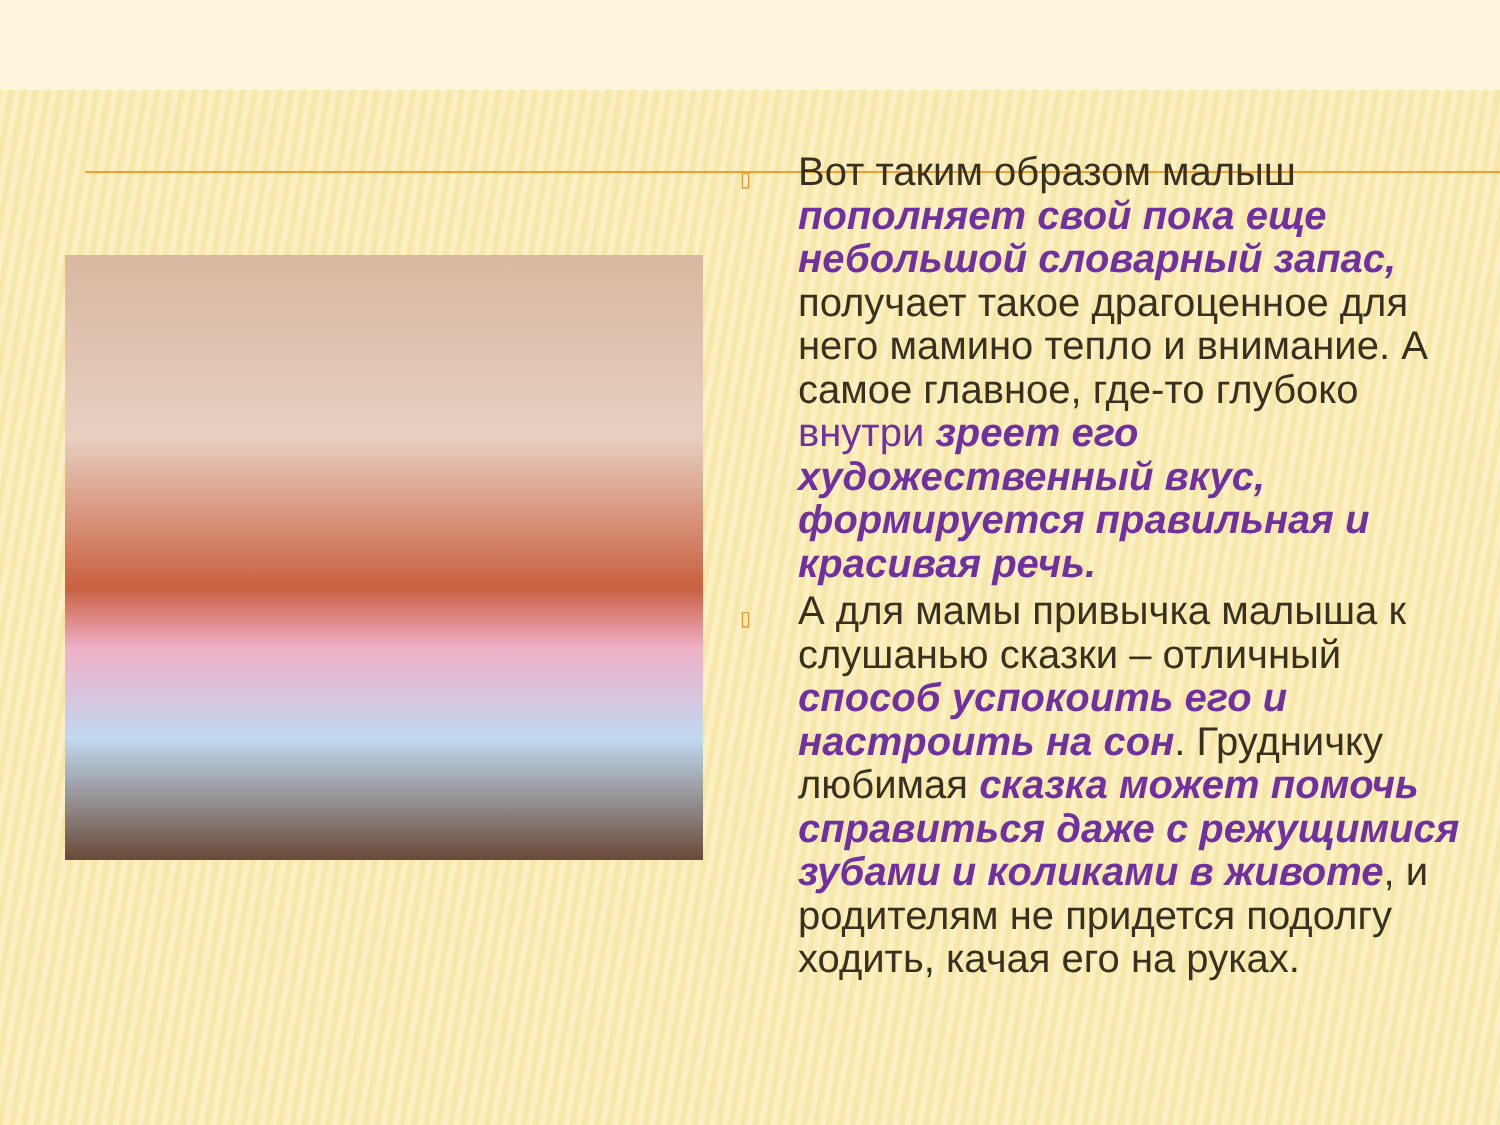▯
Вот таким образом малыш пополняет свой пока еще небольшой словарный запас, получает такое драгоценное для него мамино тепло и внимание. А самое главное, где-то глубоко внутри зреет его художественный вкус, формируется правильная и красивая речь.
▯
А для мамы привычка малыша к слушанью сказки – отличный способ успокоить его и настроить на сон. Грудничку любимая сказка может помочь справиться даже с режущимися зубами и коликами в животе, и родителям не придется подолгу ходить, качая его на руках.